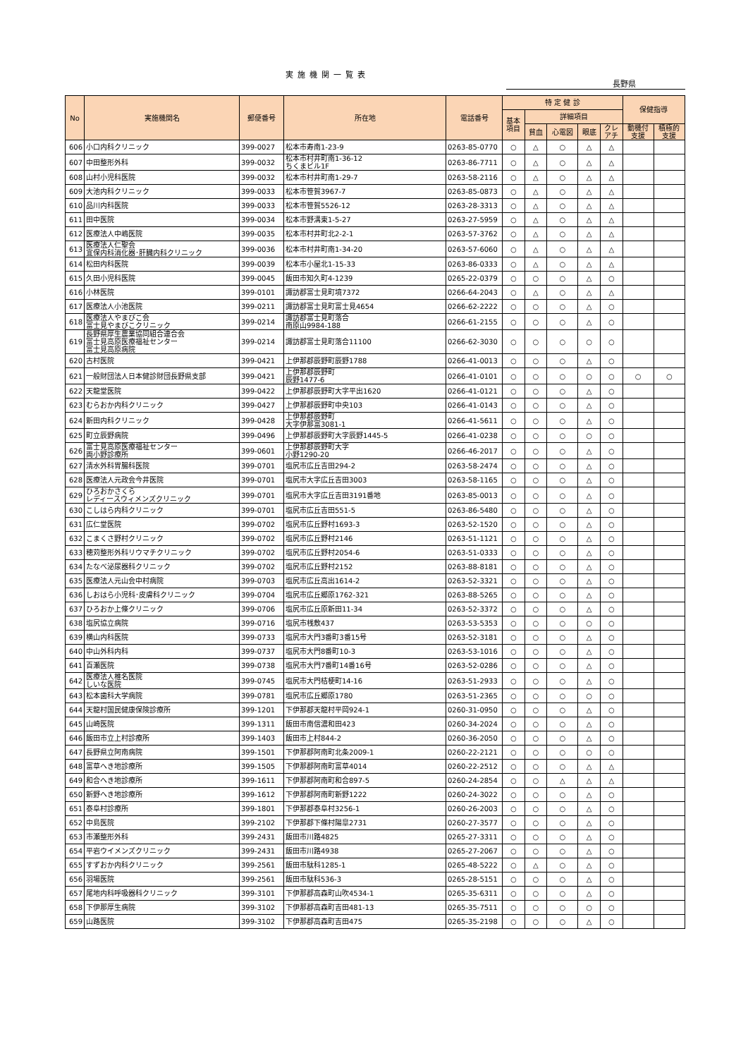実施機関一覧表
長野県
| No | 実施機関名 | 郵便番号 | 所在地 | 電話番号 | 特 定 健 診 | | | | | 保健指導 | |
| --- | --- | --- | --- | --- | --- | --- | --- | --- | --- | --- | --- |
| | | | | | 基本 項目 | 詳細項目 | | | | | |
| | | | | | | 貧血 | 心電図 | 眼底 | クレ アチ | 動機付 支援 | 積極的 支援 |
| 606 | 小口内科クリニック | 399-0027 | 松本市寿南1-23-9 | 0263-85-0770 | ○ | △ | ○ | △ | △ | | |
| 607 | 中田整形外科 | 399-0032 | 松本市村井町南1-36-12 ちくまビル1F | 0263-86-7711 | ○ | △ | ○ | △ | △ | | |
| 608 | 山村小児科医院 | 399-0032 | 松本市村井町南1-29-7 | 0263-58-2116 | ○ | △ | ○ | △ | △ | | |
| 609 | 大池内科クリニック | 399-0033 | 松本市笹賀3967-7 | 0263-85-0873 | ○ | △ | ○ | △ | △ | | |
| 610 | 品川内科医院 | 399-0033 | 松本市笹賀5526-12 | 0263-28-3313 | ○ | △ | ○ | △ | △ | | |
| 611 | 田中医院 | 399-0034 | 松本市野溝東1-5-27 | 0263-27-5959 | ○ | △ | ○ | △ | △ | | |
| 612 | 医療法人中嶋医院 | 399-0035 | 松本市村井町北2-2-1 | 0263-57-3762 | ○ | △ | ○ | △ | △ | | |
| 613 | 医療法人仁聖会 宜保内科消化器･肝臓内科クリニック | 399-0036 | 松本市村井町南1-34-20 | 0263-57-6060 | ○ | △ | ○ | △ | △ | | |
| 614 | 松田内科医院 | 399-0039 | 松本市小屋北1-15-33 | 0263-86-0333 | ○ | △ | ○ | △ | △ | | |
| 615 | 久田小児科医院 | 399-0045 | 飯田市知久町4-1239 | 0265-22-0379 | ○ | ○ | ○ | △ | ○ | | |
| 616 | 小林医院 | 399-0101 | 諏訪郡富士見町境7372 | 0266-64-2043 | ○ | △ | ○ | △ | △ | | |
| 617 | 医療法人小池医院 | 399-0211 | 諏訪郡富士見町富士見4654 | 0266-62-2222 | ○ | ○ | ○ | △ | ○ | | |
| 618 | 医療法人やまびこ会 富士見やまびこクリニック | 399-0214 | 諏訪郡富士見町落合 南原山9984-188 | 0266-61-2155 | ○ | ○ | ○ | △ | ○ | | |
| 619 | 長野県厚生農業協同組合連合会 富士見高原医療福祉センター 富士見高原病院 | 399-0214 | 諏訪郡富士見町落合11100 | 0266-62-3030 | ○ | ○ | ○ | ○ | ○ | | |
| 620 | 古村医院 | 399-0421 | 上伊那郡辰野町辰野1788 | 0266-41-0013 | ○ | ○ | ○ | △ | ○ | | |
| 621 | 一般財団法人日本健診財団長野県支部 | 399-0421 | 上伊那郡辰野町 辰野1477-6 | 0266-41-0101 | ○ | ○ | ○ | ○ | ○ | ○ | ○ |
| 622 | 天龍堂医院 | 399-0422 | 上伊那郡辰野町大字平出1620 | 0266-41-0121 | ○ | ○ | ○ | △ | ○ | | |
| 623 | むらおか内科クリニック | 399-0427 | 上伊那郡辰野町中央103 | 0266-41-0143 | ○ | ○ | ○ | △ | ○ | | |
| 624 | 新田内科クリニック | 399-0428 | 上伊那郡辰野町 大字伊那富3081-1 | 0266-41-5611 | ○ | ○ | ○ | △ | ○ | | |
| 625 | 町立辰野病院 | 399-0496 | 上伊那郡辰野町大字辰野1445-5 | 0266-41-0238 | ○ | ○ | ○ | ○ | ○ | | |
| 626 | 富士見高原医療福祉センター 両小野診療所 | 399-0601 | 上伊那郡辰野町大字 小野1290-20 | 0266-46-2017 | ○ | ○ | ○ | △ | ○ | | |
| 627 | 清水外科胃腸科医院 | 399-0701 | 塩尻市広丘吉田294-2 | 0263-58-2474 | ○ | ○ | ○ | △ | ○ | | |
| 628 | 医療法人元政会今井医院 | 399-0701 | 塩尻市大字広丘吉田3003 | 0263-58-1165 | ○ | ○ | ○ | △ | ○ | | |
| 629 | ひろおかさくら レディースウィメンズクリニック | 399-0701 | 塩尻市大字広丘吉田3191番地 | 0263-85-0013 | ○ | ○ | ○ | △ | ○ | | |
| 630 | こしはら内科クリニック | 399-0701 | 塩尻市広丘吉田551-5 | 0263-86-5480 | ○ | ○ | ○ | △ | ○ | | |
| 631 | 広仁堂医院 | 399-0702 | 塩尻市広丘野村1693-3 | 0263-52-1520 | ○ | ○ | ○ | △ | ○ | | |
| 632 | こまくさ野村クリニック | 399-0702 | 塩尻市広丘野村2146 | 0263-51-1121 | ○ | ○ | ○ | △ | ○ | | |
| 633 | 穂苅整形外科リウマチクリニック | 399-0702 | 塩尻市広丘野村2054-6 | 0263-51-0333 | ○ | ○ | ○ | △ | ○ | | |
| 634 | たなべ泌尿器科クリニック | 399-0702 | 塩尻市広丘野村2152 | 0263-88-8181 | ○ | ○ | ○ | △ | ○ | | |
| 635 | 医療法人元山会中村病院 | 399-0703 | 塩尻市広丘高出1614-2 | 0263-52-3321 | ○ | ○ | ○ | △ | ○ | | |
| 636 | しおはら小児科･皮膚科クリニック | 399-0704 | 塩尻市広丘郷原1762-321 | 0263-88-5265 | ○ | ○ | ○ | △ | ○ | | |
| 637 | ひろおか上條クリニック | 399-0706 | 塩尻市広丘原新田11-34 | 0263-52-3372 | ○ | ○ | ○ | △ | ○ | | |
| 638 | 塩尻協立病院 | 399-0716 | 塩尻市桟敷437 | 0263-53-5353 | ○ | ○ | ○ | ○ | ○ | | |
| 639 | 横山内科医院 | 399-0733 | 塩尻市大門3番町3番15号 | 0263-52-3181 | ○ | ○ | ○ | △ | ○ | | |
| 640 | 中山外科内科 | 399-0737 | 塩尻市大門8番町10-3 | 0263-53-1016 | ○ | ○ | ○ | △ | ○ | | |
| 641 | 百瀬医院 | 399-0738 | 塩尻市大門7番町14番16号 | 0263-52-0286 | ○ | ○ | ○ | △ | ○ | | |
| 642 | 医療法人椎名医院 しいな医院 | 399-0745 | 塩尻市大門桔梗町14-16 | 0263-51-2933 | ○ | ○ | ○ | △ | ○ | | |
| 643 | 松本歯科大学病院 | 399-0781 | 塩尻市広丘郷原1780 | 0263-51-2365 | ○ | ○ | ○ | ○ | ○ | | |
| 644 | 天龍村国民健康保険診療所 | 399-1201 | 下伊那郡天龍村平岡924-1 | 0260-31-0950 | ○ | ○ | ○ | △ | ○ | | |
| 645 | 山崎医院 | 399-1311 | 飯田市南信濃和田423 | 0260-34-2024 | ○ | ○ | ○ | △ | ○ | | |
| 646 | 飯田市立上村診療所 | 399-1403 | 飯田市上村844-2 | 0260-36-2050 | ○ | ○ | ○ | △ | ○ | | |
| 647 | 長野県立阿南病院 | 399-1501 | 下伊那郡阿南町北条2009-1 | 0260-22-2121 | ○ | ○ | ○ | ○ | ○ | | |
| 648 | 富草へき地診療所 | 399-1505 | 下伊那郡阿南町富草4014 | 0260-22-2512 | ○ | ○ | ○ | △ | △ | | |
| 649 | 和合へき地診療所 | 399-1611 | 下伊那郡阿南町和合897-5 | 0260-24-2854 | ○ | ○ | △ | △ | △ | | |
| 650 | 新野へき地診療所 | 399-1612 | 下伊那郡阿南町新野1222 | 0260-24-3022 | ○ | ○ | ○ | △ | ○ | | |
| 651 | 泰阜村診療所 | 399-1801 | 下伊那郡泰阜村3256-1 | 0260-26-2003 | ○ | ○ | ○ | △ | ○ | | |
| 652 | 中島医院 | 399-2102 | 下伊那郡下條村陽皐2731 | 0260-27-3577 | ○ | ○ | ○ | △ | ○ | | |
| 653 | 市瀬整形外科 | 399-2431 | 飯田市川路4825 | 0265-27-3311 | ○ | ○ | ○ | △ | ○ | | |
| 654 | 平岩ウイメンズクリニック | 399-2431 | 飯田市川路4938 | 0265-27-2067 | ○ | ○ | ○ | △ | ○ | | |
| 655 | すずおか内科クリニック | 399-2561 | 飯田市駄科1285-1 | 0265-48-5222 | ○ | △ | ○ | △ | ○ | | |
| 656 | 羽場医院 | 399-2561 | 飯田市駄科536-3 | 0265-28-5151 | ○ | ○ | ○ | △ | ○ | | |
| 657 | 尾地内科呼吸器科クリニック | 399-3101 | 下伊那郡高森町山吹4534-1 | 0265-35-6311 | ○ | ○ | ○ | △ | ○ | | |
| 658 | 下伊那厚生病院 | 399-3102 | 下伊那郡高森町吉田481-13 | 0265-35-7511 | ○ | ○ | ○ | ○ | ○ | | |
| 659 | 山路医院 | 399-3102 | 下伊那郡高森町吉田475 | 0265-35-2198 | ○ | ○ | ○ | △ | ○ | | |